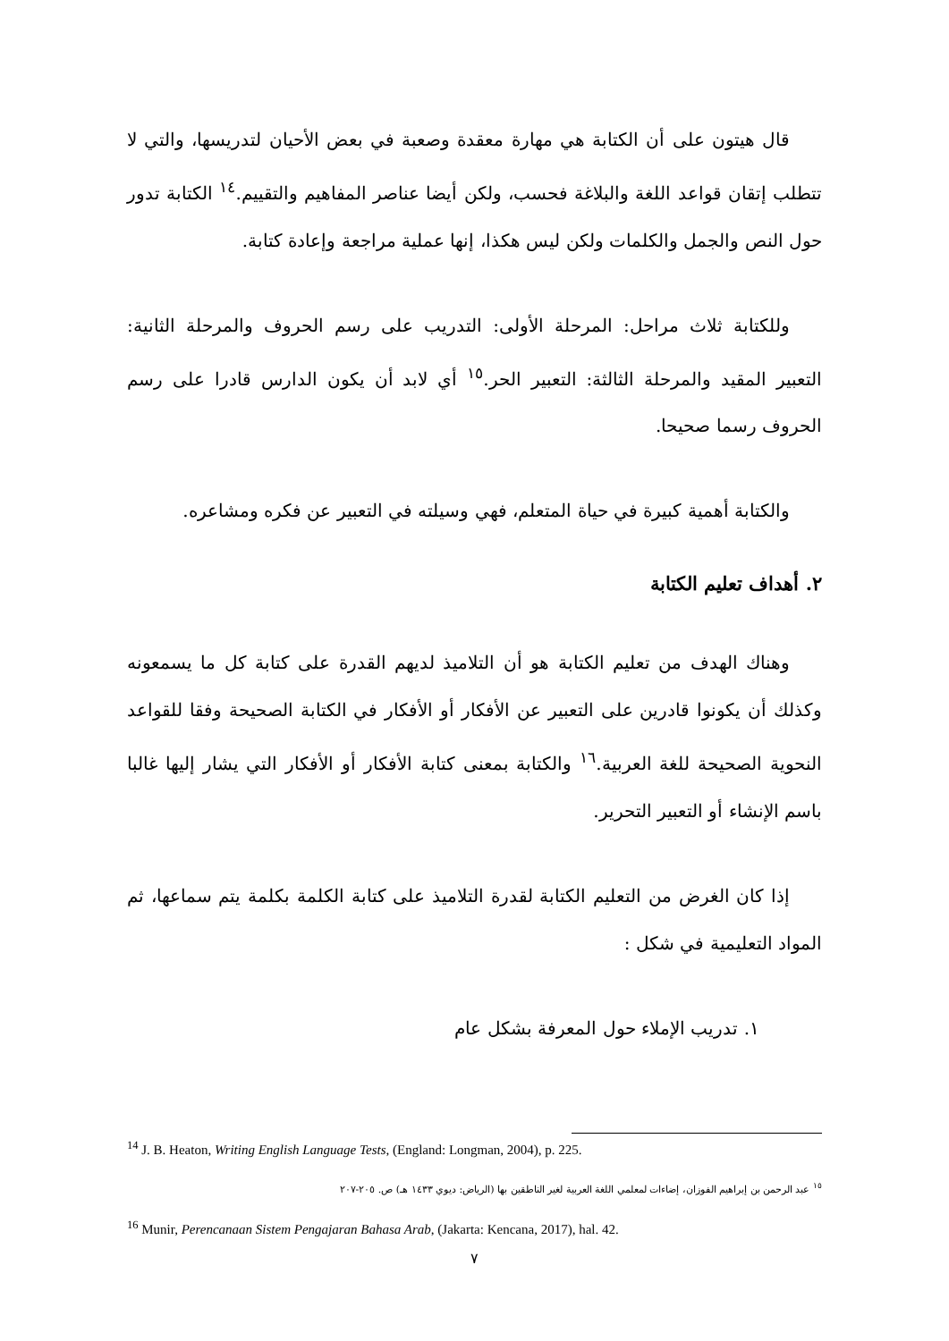قال هيتون على أن الكتابة هي مهارة معقدة وصعبة في بعض الأحيان لتدريسها، والتي لا تتطلب إتقان قواعد اللغة والبلاغة فحسب، ولكن أيضا عناصر المفاهيم والتقييم.<sup>١٤</sup> الكتابة تدور حول النص والجمل والكلمات ولكن ليس هكذا، إنها عملية مراجعة وإعادة كتابة.
وللكتابة ثلاث مراحل: المرحلة الأولى: التدريب على رسم الحروف والمرحلة الثانية: التعبير المقيد والمرحلة الثالثة: التعبير الحر.<sup>١٥</sup> أي لابد أن يكون الدارس قادرا على رسم الحروف رسما صحيحا.
والكتابة أهمية كبيرة في حياة المتعلم، فهي وسيلته في التعبير عن فكره ومشاعره.
٢. أهداف تعليم الكتابة
وهناك الهدف من تعليم الكتابة هو أن التلاميذ لديهم القدرة على كتابة كل ما يسمعونه وكذلك أن يكونوا قادرين على التعبير عن الأفكار أو الأفكار في الكتابة الصحيحة وفقا للقواعد النحوية الصحيحة للغة العربية.<sup>١٦</sup> والكتابة بمعنى كتابة الأفكار أو الأفكار التي يشار إليها غالبا باسم الإنشاء أو التعبير التحرير.
إذا كان الغرض من التعليم الكتابة لقدرة التلاميذ على كتابة الكلمة بكلمة يتم سماعها، ثم المواد التعليمية في شكل :
١. تدريب الإملاء حول المعرفة بشكل عام
<sup>14</sup> J. B. Heaton, Writing English Language Tests, (England: Longman, 2004), p. 225.
<sup>١٥</sup> عبد الرحمن بن إبراهيم الفوزان، إضاءات لمعلمي اللغة العربية لغير الناطقين بها (الرياض: ديوي ١٤٣٣ هـ) ص. ٢٠٥-٢٠٧
<sup>16</sup> Munir, Perencanaan Sistem Pengajaran Bahasa Arab, (Jakarta: Kencana, 2017), hal. 42.
٧